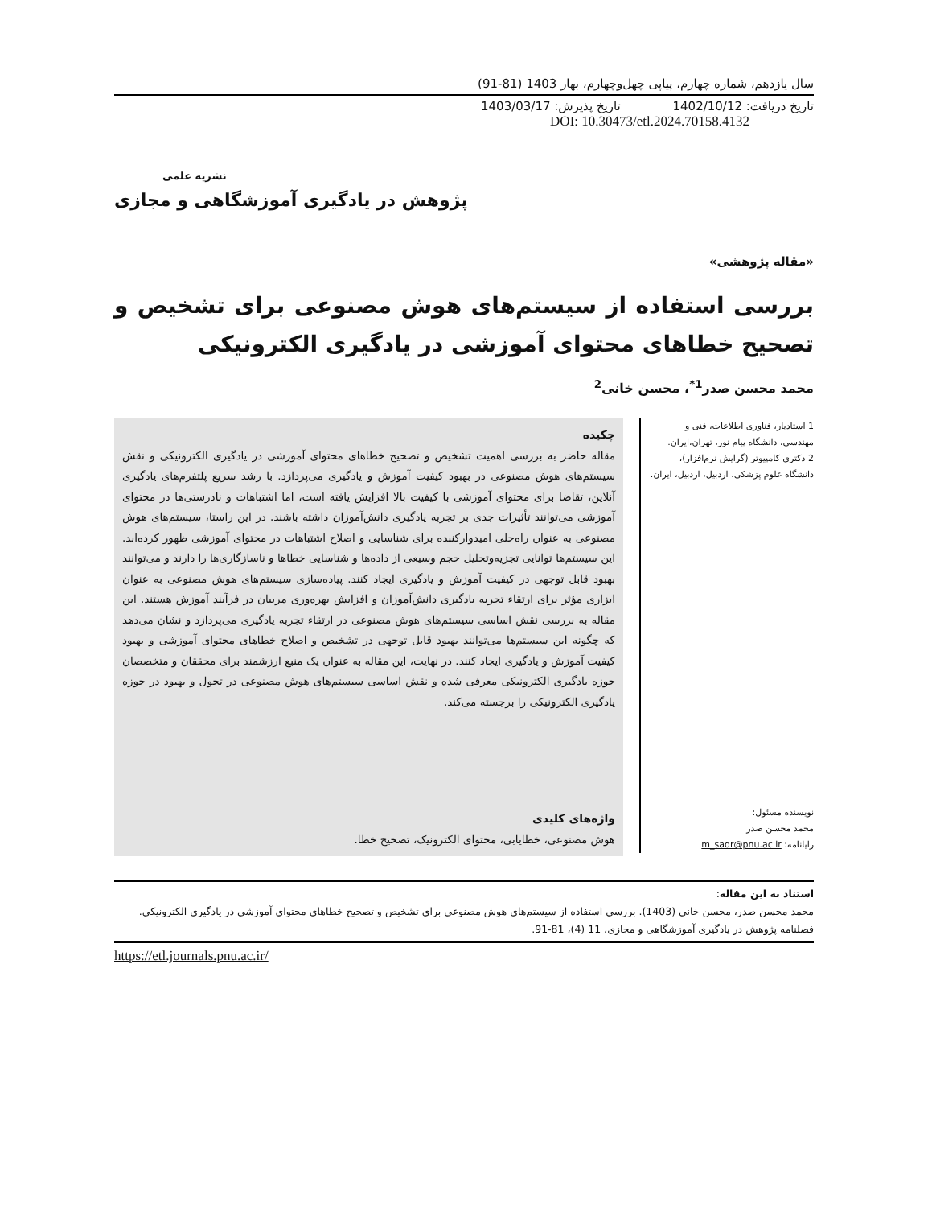سال یازدهم، شماره چهارم، پیاپی چهل‌وچهارم، بهار 1403 (81-91)
تاریخ دریافت: 1402/10/12 تاریخ پذیرش: 1403/03/17
DOI: 10.30473/etl.2024.70158.4132
نشریه علمی
پژوهش در یادگیری آموزشگاهی و مجازی
«مقاله پژوهشی»
بررسی استفاده از سیستم‌های هوش مصنوعی برای تشخیص و تصحیح خطاهای محتوای آموزشی در یادگیری الکترونیکی
محمد محسن صدر<sup>1*</sup>، محسن خانی<sup>2</sup>
1 استادیار، فناوری اطلاعات، فنی و مهندسی، دانشگاه پیام نور، تهران،ایران.
2 دکتری کامپیوتر (گرایش نرم‌افزار)، دانشگاه علوم پزشکی، اردبیل، اردبیل، ایران.
نویسنده مسئول:
محمد محسن صدر
رایانامه: m_sadr@pnu.ac.ir
چکیده
مقاله حاضر به بررسی اهمیت تشخیص و تصحیح خطاهای محتوای آموزشی در یادگیری الکترونیکی و نقش سیستم‌های هوش مصنوعی در بهبود کیفیت آموزش و یادگیری می‌پردازد. با رشد سریع پلتفرم‌های یادگیری آنلاین، تقاضا برای محتوای آموزشی با کیفیت بالا افزایش یافته است، اما اشتباهات و نادرستی‌ها در محتوای آموزشی می‌توانند تأثیرات جدی بر تجربه یادگیری دانش‌آموزان داشته باشند. در این راستا، سیستم‌های هوش مصنوعی به عنوان راه‌حلی امیدوارکننده برای شناسایی و اصلاح اشتباهات در محتوای آموزشی ظهور کرده‌اند. این سیستم‌ها توانایی تجزیه‌وتحلیل حجم وسیعی از داده‌ها و شناسایی خطاها و ناسازگاری‌ها را دارند و می‌توانند بهبود قابل توجهی در کیفیت آموزش و یادگیری ایجاد کنند. پیاده‌سازی سیستم‌های هوش مصنوعی به عنوان ابزاری مؤثر برای ارتقاء تجربه یادگیری دانش‌آموزان و افزایش بهره‌وری مربیان در فرآیند آموزش هستند. این مقاله به بررسی نقش اساسی سیستم‌های هوش مصنوعی در ارتقاء تجربه یادگیری می‌پردازد و نشان می‌دهد که چگونه این سیستم‌ها می‌توانند بهبود قابل توجهی در تشخیص و اصلاح خطاهای محتوای آموزشی و بهبود کیفیت آموزش و یادگیری ایجاد کنند. در نهایت، این مقاله به عنوان یک منبع ارزشمند برای محققان و متخصصان حوزه یادگیری الکترونیکی معرفی شده و نقش اساسی سیستم‌های هوش مصنوعی در تحول و بهبود در حوزه یادگیری الکترونیکی را برجسته می‌کند.
واژه‌های کلیدی
هوش مصنوعی، خطایابی، محتوای الکترونیک، تصحیح خطا.
استناد به این مقاله:
محمد محسن صدر، محسن خانی (1403). بررسی استفاده از سیستم‌های هوش مصنوعی برای تشخیص و تصحیح خطاهای محتوای آموزشی در یادگیری الکترونیکی. فصلنامه پژوهش در یادگیری آموزشگاهی و مجازی، 11 (4)، 81-91.
https://etl.journals.pnu.ac.ir/